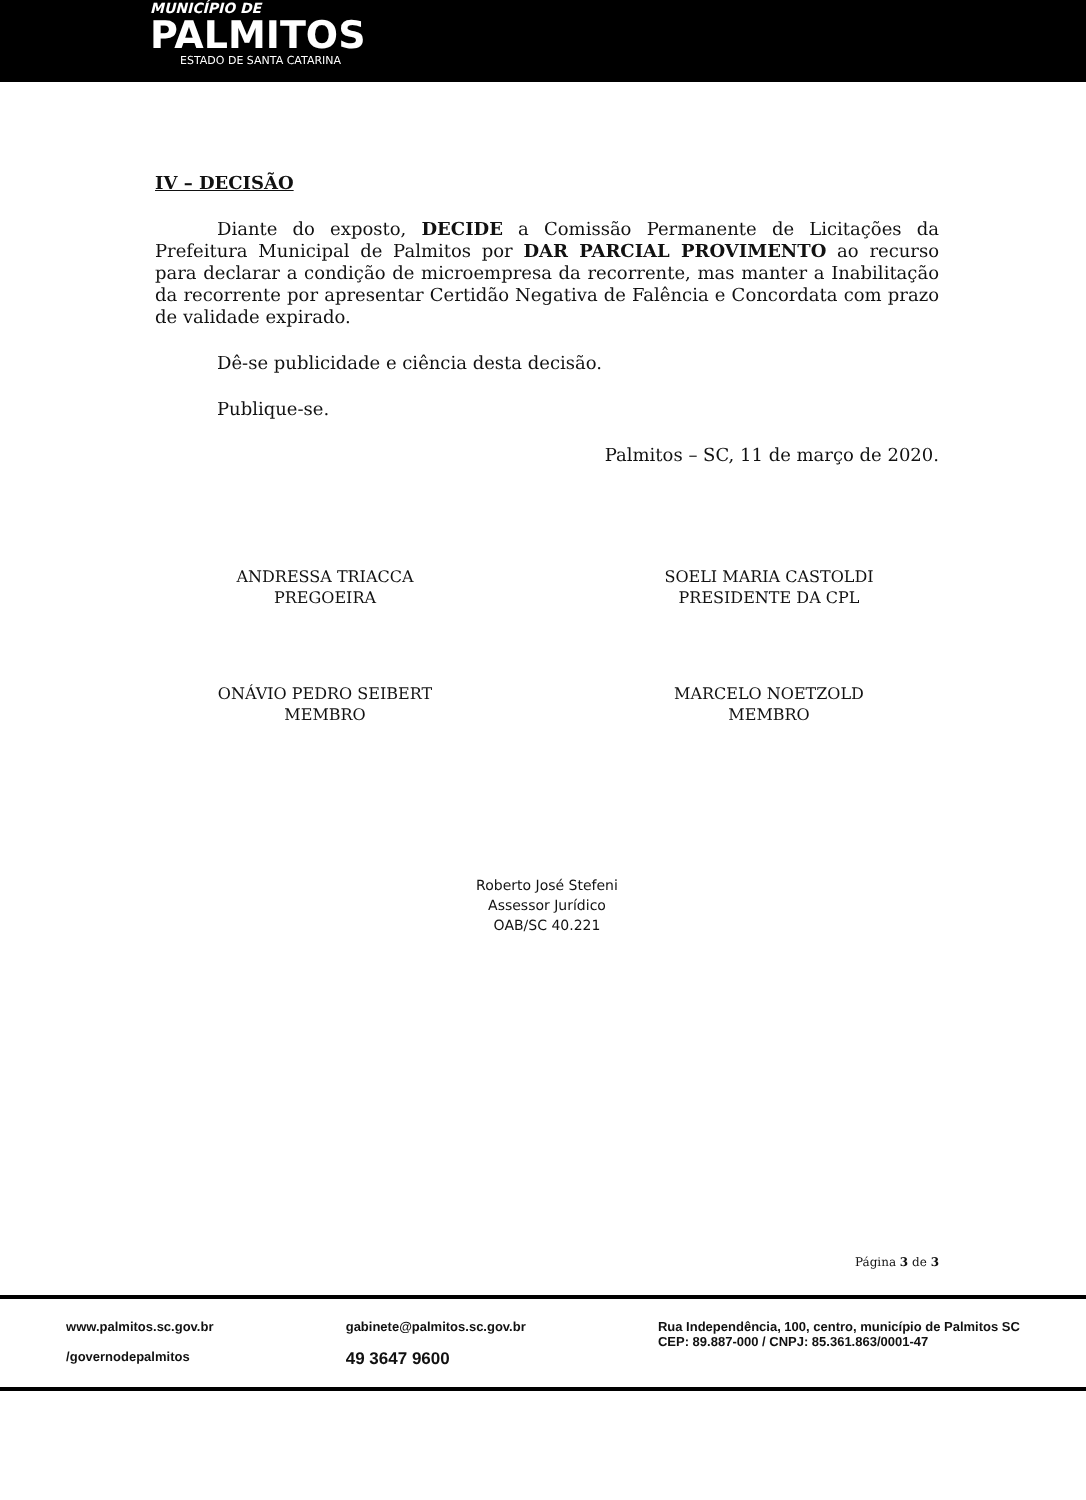MUNICÍPIO DE
PALMITOS
ESTADO DE SANTA CATARINA
IV – DECISÃO
Diante do exposto, DECIDE a Comissão Permanente de Licitações da Prefeitura Municipal de Palmitos por DAR PARCIAL PROVIMENTO ao recurso para declarar a condição de microempresa da recorrente, mas manter a Inabilitação da recorrente por apresentar Certidão Negativa de Falência e Concordata com prazo de validade expirado.
Dê-se publicidade e ciência desta decisão.
Publique-se.
Palmitos – SC, 11 de março de 2020.
ANDRESSA TRIACCA
PREGOEIRA
SOELI MARIA CASTOLDI
PRESIDENTE DA CPL
ONÁVIO PEDRO SEIBERT
MEMBRO
MARCELO NOETZOLD
MEMBRO
Roberto José Stefeni
Assessor Jurídico
OAB/SC 40.221
Página 3 de 3
www.palmitos.sc.gov.br
/governodepalmitos
gabinete@palmitos.sc.gov.br
49 3647 9600
Rua Independência, 100, centro, município de Palmitos SC
CEP: 89.887-000 / CNPJ: 85.361.863/0001-47